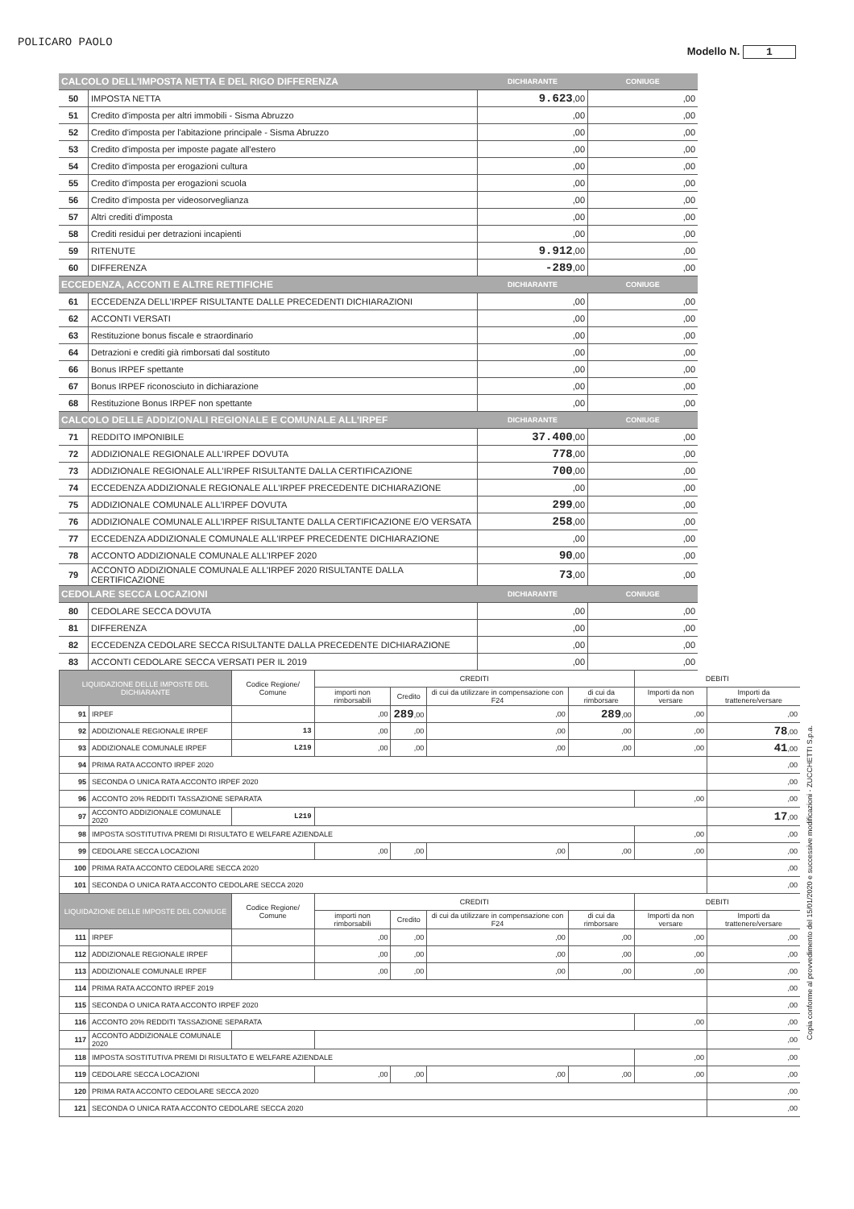POLICARO PAOLO
Modello N. 1
| CALCOLO DELL'IMPOSTA NETTA E DEL RIGO DIFFERENZA | | DICHIARANTE | CONIUGE |
| --- | --- | --- | --- |
| 50 | IMPOSTA NETTA | 9.623 ,00 | ,00 |
| 51 | Credito d'imposta per altri immobili - Sisma Abruzzo | ,00 | ,00 |
| 52 | Credito d'imposta per l'abitazione principale - Sisma Abruzzo | ,00 | ,00 |
| 53 | Credito d'imposta per imposte pagate all'estero | ,00 | ,00 |
| 54 | Credito d'imposta per erogazioni cultura | ,00 | ,00 |
| 55 | Credito d'imposta per erogazioni scuola | ,00 | ,00 |
| 56 | Credito d'imposta per videosorveglianza | ,00 | ,00 |
| 57 | Altri crediti d'imposta | ,00 | ,00 |
| 58 | Crediti residui per detrazioni incapienti | ,00 | ,00 |
| 59 | RITENUTE | 9.912 ,00 | ,00 |
| 60 | DIFFERENZA | -289 ,00 | ,00 |
| ECCEDENZA, ACCONTI E ALTRE RETTIFICHE | | DICHIARANTE | CONIUGE |
| 61 | ECCEDENZA DELL'IRPEF RISULTANTE DALLE PRECEDENTI DICHIARAZIONI | ,00 | ,00 |
| 62 | ACCONTI VERSATI | ,00 | ,00 |
| 63 | Restituzione bonus fiscale e straordinario | ,00 | ,00 |
| 64 | Detrazioni e crediti già rimborsati dal sostituto | ,00 | ,00 |
| 66 | Bonus IRPEF spettante | ,00 | ,00 |
| 67 | Bonus IRPEF riconosciuto in dichiarazione | ,00 | ,00 |
| 68 | Restituzione Bonus IRPEF non spettante | ,00 | ,00 |
| CALCOLO DELLE ADDIZIONALI REGIONALE E COMUNALE ALL'IRPEF | | DICHIARANTE | CONIUGE |
| 71 | REDDITO IMPONIBILE | 37.400 ,00 | ,00 |
| 72 | ADDIZIONALE REGIONALE ALL'IRPEF DOVUTA | 778 ,00 | ,00 |
| 73 | ADDIZIONALE REGIONALE ALL'IRPEF RISULTANTE DALLA CERTIFICAZIONE | 700 ,00 | ,00 |
| 74 | ECCEDENZA ADDIZIONALE REGIONALE ALL'IRPEF PRECEDENTE DICHIARAZIONE | ,00 | ,00 |
| 75 | ADDIZIONALE COMUNALE ALL'IRPEF DOVUTA | 299 ,00 | ,00 |
| 76 | ADDIZIONALE COMUNALE ALL'IRPEF RISULTANTE DALLA CERTIFICAZIONE E/O VERSATA | 258 ,00 | ,00 |
| 77 | ECCEDENZA ADDIZIONALE COMUNALE ALL'IRPEF PRECEDENTE DICHIARAZIONE | ,00 | ,00 |
| 78 | ACCONTO ADDIZIONALE COMUNALE ALL'IRPEF 2020 | 90 ,00 | ,00 |
| 79 | ACCONTO ADDIZIONALE COMUNALE ALL'IRPEF 2020 RISULTANTE DALLA CERTIFICAZIONE | 73 ,00 | ,00 |
| CEDOLARE SECCA LOCAZIONI | | DICHIARANTE | CONIUGE |
| 80 | CEDOLARE SECCA DOVUTA | ,00 | ,00 |
| 81 | DIFFERENZA | ,00 | ,00 |
| 82 | ECCEDENZA CEDOLARE SECCA RISULTANTE DALLA PRECEDENTE DICHIARAZIONE | ,00 | ,00 |
| 83 | ACCONTI CEDOLARE SECCA VERSATI PER IL 2019 | ,00 | ,00 |
| LIQUIDAZIONE DELLE IMPOSTE DEL DICHIARANTE | | Codice Regione/ Comune | CREDITI | | | | DEBITI | |
| --- | --- | --- | --- | --- | --- | --- | --- | --- |
| | | | importi non rimborsabili | Credito | di cui da utilizzare in compensazione con F24 | di cui da rimborsare | Importi da non versare | Importi da trattenere/versare |
| 91 | IRPEF | | ,00 | 289 ,00 | ,00 | 289 ,00 | ,00 | ,00 |
| 92 | ADDIZIONALE REGIONALE IRPEF | 13 | ,00 | ,00 | ,00 | ,00 | ,00 | 78 ,00 |
| 93 | ADDIZIONALE COMUNALE IRPEF | L219 | ,00 | ,00 | ,00 | ,00 | ,00 | 41 ,00 |
| 94 | PRIMA RATA ACCONTO IRPEF 2020 | | | | | | | ,00 |
| 95 | SECONDA O UNICA RATA ACCONTO IRPEF 2020 | | | | | | | ,00 |
| 96 | ACCONTO 20% REDDITI TASSAZIONE SEPARATA | | | | | | ,00 | ,00 |
| 97 | ACCONTO ADDIZIONALE COMUNALE 2020 | L219 | | | | | | 17 ,00 |
| 98 | IMPOSTA SOSTITUTIVA PREMI DI RISULTATO E WELFARE AZIENDALE | | | | | | ,00 | ,00 |
| 99 | CEDOLARE SECCA LOCAZIONI | | ,00 | ,00 | ,00 | ,00 | ,00 | ,00 |
| 100 | PRIMA RATA ACCONTO CEDOLARE SECCA 2020 | | | | | | | ,00 |
| 101 | SECONDA O UNICA RATA ACCONTO CEDOLARE SECCA 2020 | | | | | | | ,00 |
| LIQUIDAZIONE DELLE IMPOSTE DEL CONIUGE | | Codice Regione/ Comune | CREDITI | | | | DEBITI | |
| | | | importi non rimborsabili | Credito | di cui da utilizzare in compensazione con F24 | di cui da rimborsare | Importi da non versare | Importi da trattenere/versare |
| 111 | IRPEF | | ,00 | ,00 | ,00 | ,00 | ,00 | ,00 |
| 112 | ADDIZIONALE REGIONALE IRPEF | | ,00 | ,00 | ,00 | ,00 | ,00 | ,00 |
| 113 | ADDIZIONALE COMUNALE IRPEF | | ,00 | ,00 | ,00 | ,00 | ,00 | ,00 |
| 114 | PRIMA RATA ACCONTO IRPEF 2019 | | | | | | | ,00 |
| 115 | SECONDA O UNICA RATA ACCONTO IRPEF 2020 | | | | | | | ,00 |
| 116 | ACCONTO 20% REDDITI TASSAZIONE SEPARATA | | | | | | ,00 | ,00 |
| 117 | ACCONTO ADDIZIONALE COMUNALE 2020 | | | | | | | ,00 |
| 118 | IMPOSTA SOSTITUTIVA PREMI DI RISULTATO E WELFARE AZIENDALE | | | | | | ,00 | ,00 |
| 119 | CEDOLARE SECCA LOCAZIONI | | ,00 | ,00 | ,00 | ,00 | ,00 | ,00 |
| 120 | PRIMA RATA ACCONTO CEDOLARE SECCA 2020 | | | | | | | ,00 |
| 121 | SECONDA O UNICA RATA ACCONTO CEDOLARE SECCA 2020 | | | | | | | ,00 |
Copia conforme al provvedimento del 15/01/2020 e successive modificazioni - ZUCCHETTI S.p.a.